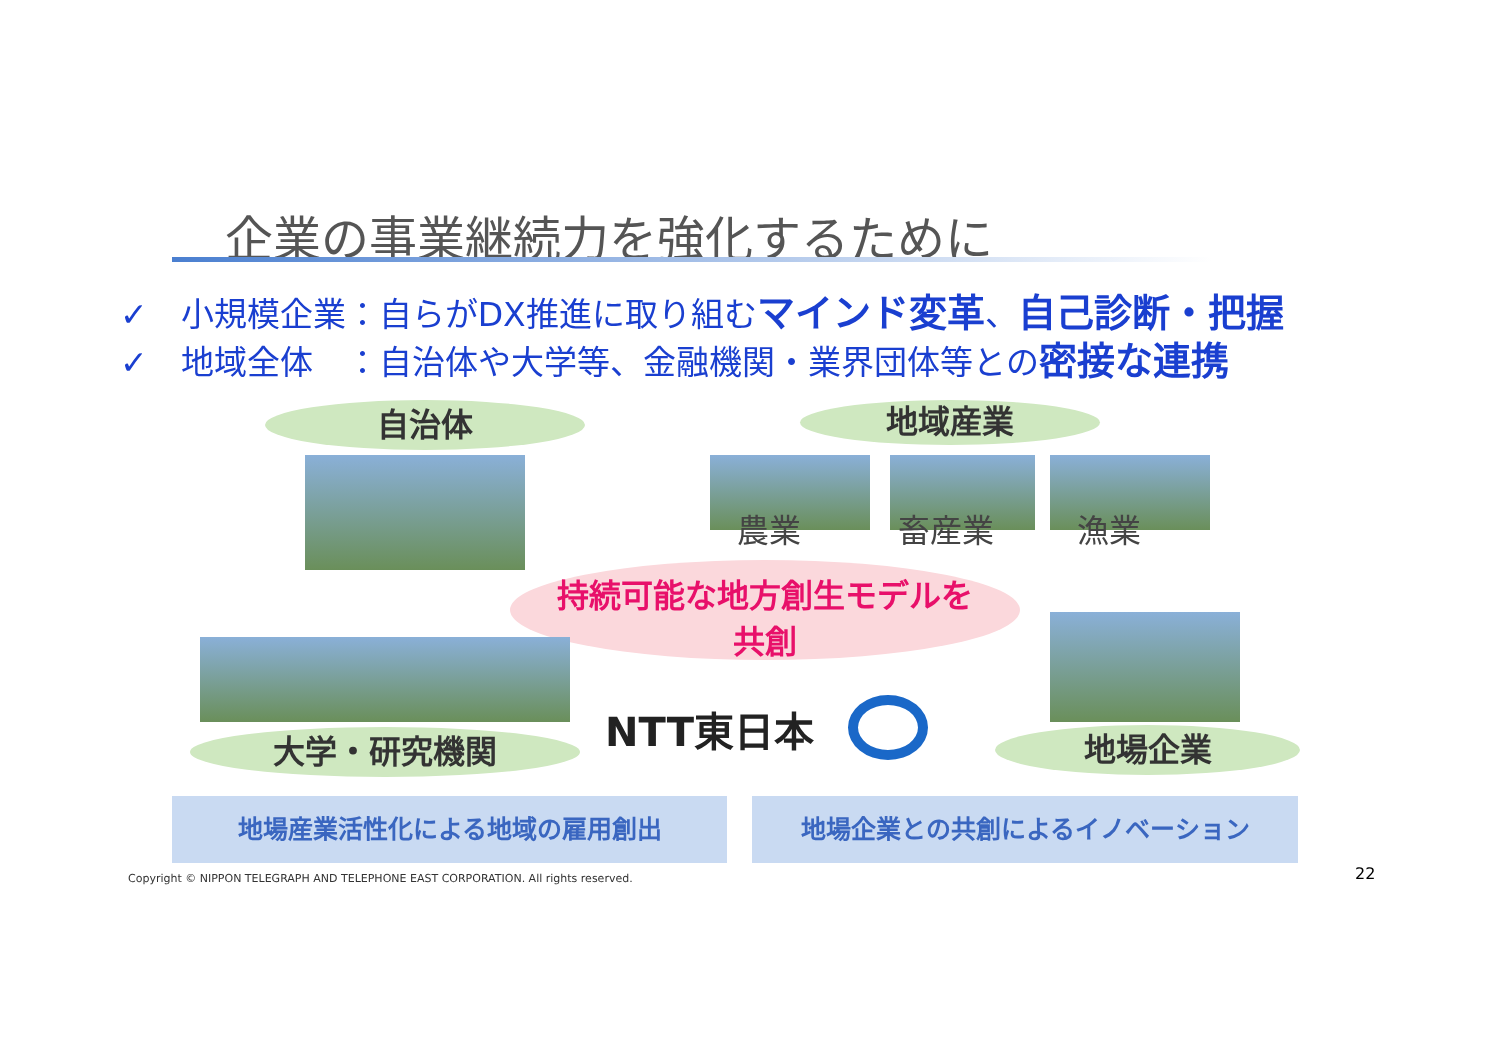企業の事業継続力を強化するために
✓　小規模企業：自らがDX推進に取り組むマインド変革、自己診断・把握
✓　地域全体　：自治体や大学等、金融機関・業界団体等との密接な連携
自治体 地域産業
農業 畜産業 漁業
持続可能な地方創生モデルを
共創
大学・研究機関 NTT東日本 地場企業
地場産業活性化による地域の雇用創出 地場企業との共創によるイノベーション
Copyright © NIPPON TELEGRAPH AND TELEPHONE EAST CORPORATION. All rights reserved.
22